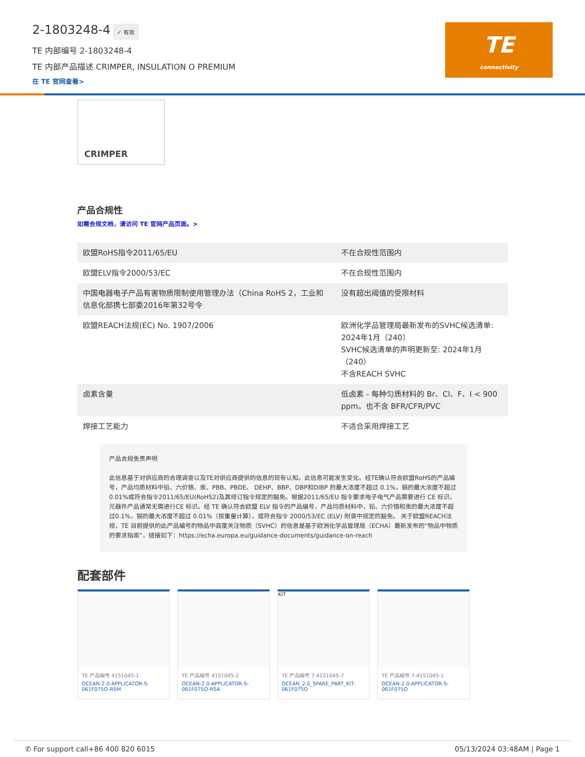2-1803248-4
✓ 有效
TE 内部编号 2-1803248-4
TE 内部产品描述 CRIMPER, INSULATION O PREMIUM
在 TE 官网查看>
TE
connectivity
CRIMPER
产品合规性
如需合规文档，请访问 TE 官网产品页面。>
| 欧盟RoHS指令2011/65/EU | 不在合规性范围内 |
| 欧盟ELV指令2000/53/EC | 不在合规性范围内 |
| 中国电器电子产品有害物质限制使用管理办法（China RoHS 2，工业和信息化部携七部委2016年第32号令 | 没有超出阈值的受限材料 |
| 欧盟REACH法规(EC) No. 1907/2006 | 欧洲化学品管理局最新发布的SVHC候选清单: 2024年1月（240） SVHC候选清单的声明更新至: 2024年1月（240） 不含REACH SVHC |
| 卤素含量 | 低卤素 - 每种匀质材料的 Br、Cl、F、I < 900 ppm。也不含 BFR/CFR/PVC |
| 焊接工艺能力 | 不适合采用焊接工艺 |
产品合规免责声明
此信息基于对供应商的合理调查以及TE对供应商提供的信息的现有认知。此信息可能发生变化。经TE确认符合欧盟RoHS的产品编号，产品均质材料中铅、六价铬、汞、PBB、PBDE、 DEHP、BBP、DBP和DIBP 的最大浓度不超过 0.1%，镉的最大浓度不超过 0.01%或符合指令2011/65/EU(RoHS2)及其修订指令规定的豁免。根据2011/65/EU 指令要求电子电气产品需要进行 CE 标识。元器件产品通常无需进行CE 标识。经 TE 确认符合欧盟 ELV 指令的产品编号，产品均质材料中，铅、六价铬和汞的最大浓度不超过0.1%，镉的最大浓度不超过 0.01%（按重量计算），或符合指令 2000/53/EC (ELV) 附录中规定的豁免。 关于欧盟REACH法规，TE 目前提供的此产品编号的物品中高度关注物质（SVHC）的信息是基于欧洲化学品管理局（ECHA）最新发布的“物品中物质的要求指南”，链接如下：https://echa.europa.eu/guidance-documents/guidance-on-reach
配套部件
TE 产品编号 4151045-1
OCEAN-2.0-APPLICATOR-S-061F075O-RSM
TE 产品编号 4151045-2
OCEAN-2.0-APPLICATOR-S-061F075O-RSA
KIT
TE 产品编号 7-4151045-7
OCEAN_2.0_SPARE_PART_KIT-061F075O
TE 产品编号 7-4151045-1
OCEAN-2.0-APPLICATOR-S-061F075O
✆ For support call+86 400 820 6015 05/13/2024 03:48AM | Page 1